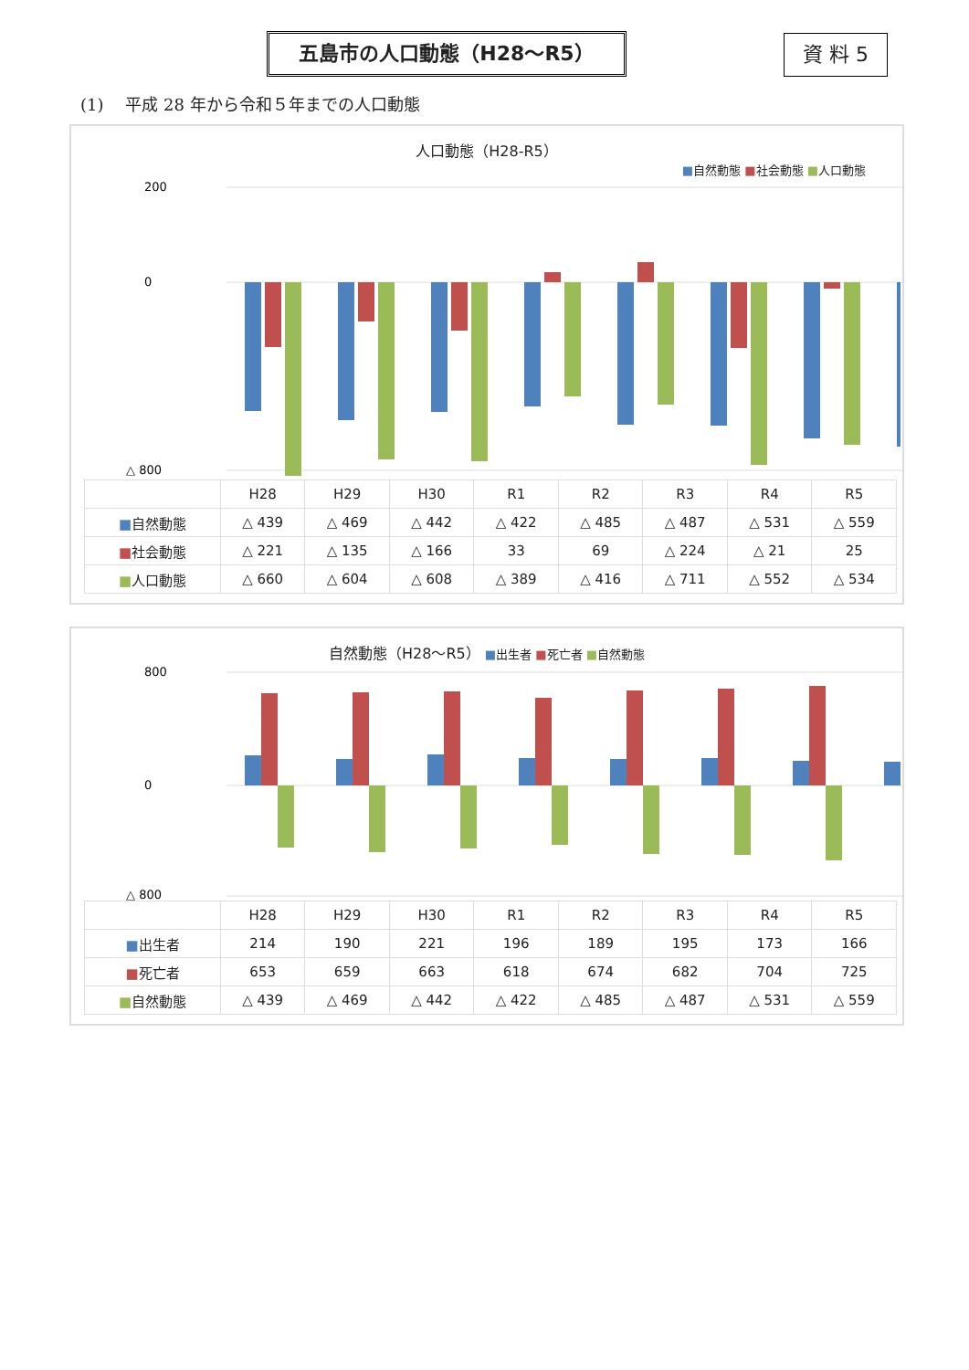五島市の人口動態（H28～R5） 資 料 5
(1)　 平成 28 年から令和５年までの人口動態
人口動態（H28-R5）
■自然動態 ■社会動態 ■人口動態
200
0
△ 800
| | H28 | H29 | H30 | R1 | R2 | R3 | R4 | R5 |
| --- | --- | --- | --- | --- | --- | --- | --- | --- |
| ■ 自然動態 | △ 439 | △ 469 | △ 442 | △ 422 | △ 485 | △ 487 | △ 531 | △ 559 |
| ■ 社会動態 | △ 221 | △ 135 | △ 166 | 33 | 69 | △ 224 | △ 21 | 25 |
| ■ 人口動態 | △ 660 | △ 604 | △ 608 | △ 389 | △ 416 | △ 711 | △ 552 | △ 534 |
自然動態（H28～R5） ■出生者 ■死亡者 ■自然動態
800
0
△ 800
| | H28 | H29 | H30 | R1 | R2 | R3 | R4 | R5 |
| --- | --- | --- | --- | --- | --- | --- | --- | --- |
| ■ 出生者 | 214 | 190 | 221 | 196 | 189 | 195 | 173 | 166 |
| ■ 死亡者 | 653 | 659 | 663 | 618 | 674 | 682 | 704 | 725 |
| ■ 自然動態 | △ 439 | △ 469 | △ 442 | △ 422 | △ 485 | △ 487 | △ 531 | △ 559 |